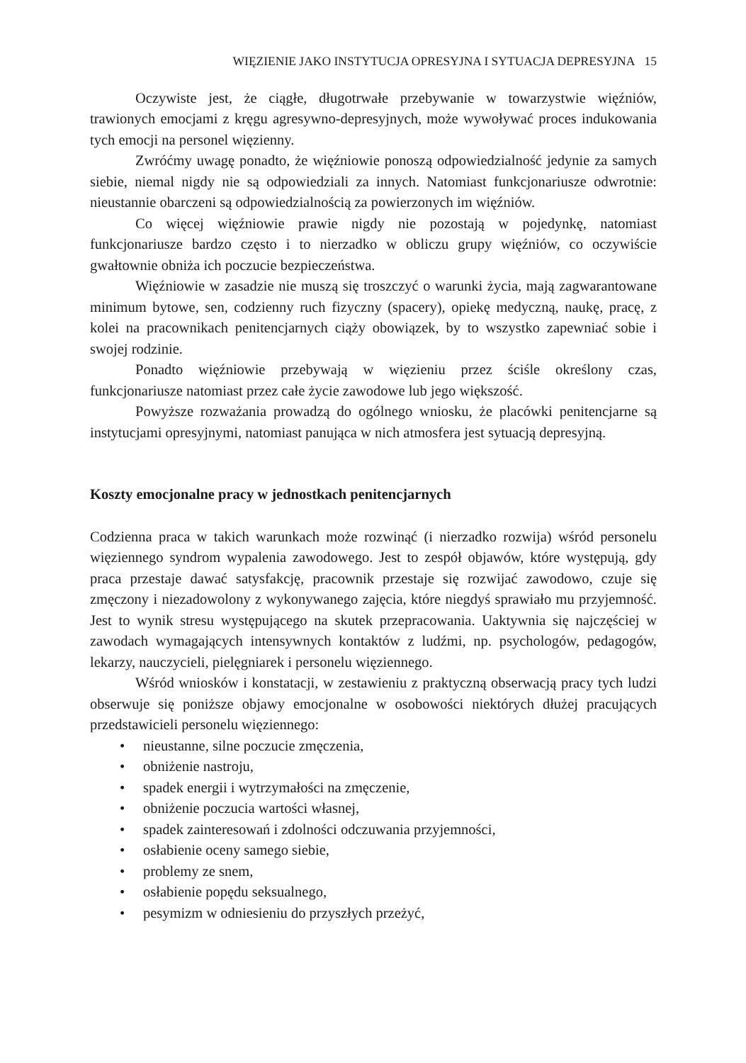WIĘZIENIE JAKO INSTYTUCJA OPRESYJNA I SYTUACJA DEPRESYJNA 15
Oczywiste jest, że ciągłe, długotrwałe przebywanie w towarzystwie więźniów, trawionych emocjami z kręgu agresywno-depresyjnych, może wywoływać proces indukowania tych emocji na personel więzienny.
Zwróćmy uwagę ponadto, że więźniowie ponoszą odpowiedzialność jedynie za samych siebie, niemal nigdy nie są odpowiedziali za innych. Natomiast funkcjonariusze odwrotnie: nieustannie obarczeni są odpowiedzialnością za powierzonych im więźniów.
Co więcej więźniowie prawie nigdy nie pozostają w pojedynkę, natomiast funkcjonariusze bardzo często i to nierzadko w obliczu grupy więźniów, co oczywiście gwałtownie obniża ich poczucie bezpieczeństwa.
Więźniowie w zasadzie nie muszą się troszczyć o warunki życia, mają zagwarantowane minimum bytowe, sen, codzienny ruch fizyczny (spacery), opiekę medyczną, naukę, pracę, z kolei na pracownikach penitencjarnych ciąży obowiązek, by to wszystko zapewniać sobie i swojej rodzinie.
Ponadto więźniowie przebywają w więzieniu przez ściśle określony czas, funkcjonariusze natomiast przez całe życie zawodowe lub jego większość.
Powyższe rozważania prowadzą do ogólnego wniosku, że placówki penitencjarne są instytucjami opresyjnymi, natomiast panująca w nich atmosfera jest sytuacją depresyjną.
Koszty emocjonalne pracy w jednostkach penitencjarnych
Codzienna praca w takich warunkach może rozwinąć (i nierzadko rozwija) wśród personelu więziennego syndrom wypalenia zawodowego. Jest to zespół objawów, które występują, gdy praca przestaje dawać satysfakcję, pracownik przestaje się rozwijać zawodowo, czuje się zmęczony i niezadowolony z wykonywanego zajęcia, które niegdyś sprawiało mu przyjemność. Jest to wynik stresu występującego na skutek przepracowania. Uaktywnia się najczęściej w zawodach wymagających intensywnych kontaktów z ludźmi, np. psychologów, pedagogów, lekarzy, nauczycieli, pielęgniarek i personelu więziennego.
Wśród wniosków i konstatacji, w zestawieniu z praktyczną obserwacją pracy tych ludzi obserwuje się poniższe objawy emocjonalne w osobowości niektórych dłużej pracujących przedstawicieli personelu więziennego:
• nieustanne, silne poczucie zmęczenia,
• obniżenie nastroju,
• spadek energii i wytrzymałości na zmęczenie,
• obniżenie poczucia wartości własnej,
• spadek zainteresowań i zdolności odczuwania przyjemności,
• osłabienie oceny samego siebie,
• problemy ze snem,
• osłabienie popędu seksualnego,
• pesymizm w odniesieniu do przyszłych przeżyć,